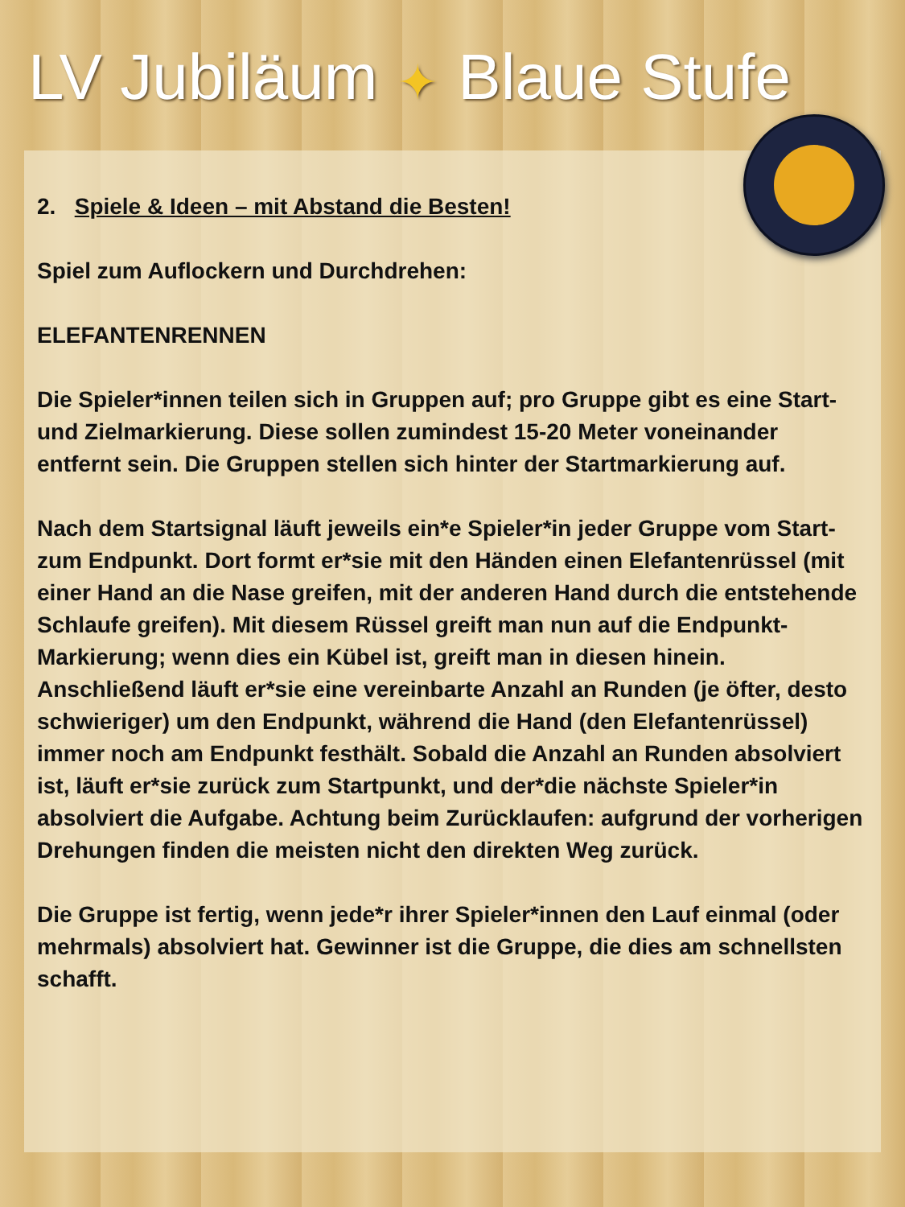LV Jubiläum ✦ Blaue Stufe
2. Spiele & Ideen – mit Abstand die Besten!
Spiel zum Auflockern und Durchdrehen:
ELEFANTENRENNEN
Die Spieler*innen teilen sich in Gruppen auf; pro Gruppe gibt es eine Start- und Zielmarkierung. Diese sollen zumindest 15-20 Meter voneinander entfernt sein. Die Gruppen stellen sich hinter der Startmarkierung auf.
Nach dem Startsignal läuft jeweils ein*e Spieler*in jeder Gruppe vom Start- zum Endpunkt. Dort formt er*sie mit den Händen einen Elefantenrüssel (mit einer Hand an die Nase greifen, mit der anderen Hand durch die entstehende Schlaufe greifen). Mit diesem Rüssel greift man nun auf die Endpunkt-Markierung; wenn dies ein Kübel ist, greift man in diesen hinein. Anschließend läuft er*sie eine vereinbarte Anzahl an Runden (je öfter, desto schwieriger) um den Endpunkt, während die Hand (den Elefantenrüssel) immer noch am Endpunkt festhält. Sobald die Anzahl an Runden absolviert ist, läuft er*sie zurück zum Startpunkt, und der*die nächste Spieler*in absolviert die Aufgabe. Achtung beim Zurücklaufen: aufgrund der vorherigen Drehungen finden die meisten nicht den direkten Weg zurück.
Die Gruppe ist fertig, wenn jede*r ihrer Spieler*innen den Lauf einmal (oder mehrmals) absolviert hat. Gewinner ist die Gruppe, die dies am schnellsten schafft.